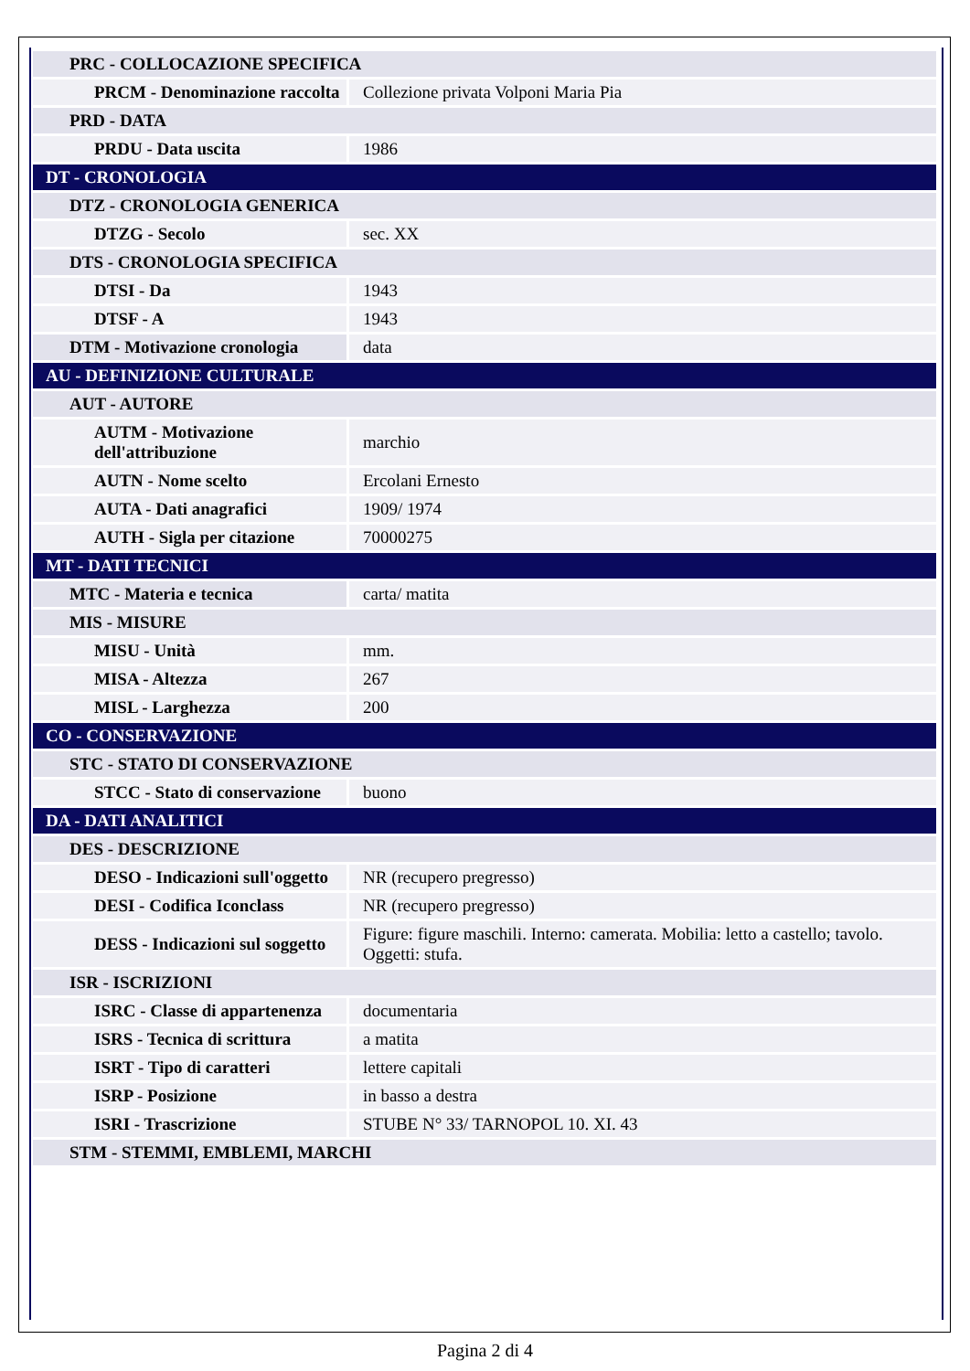| PRC - COLLOCAZIONE SPECIFICA | |
| PRCM - Denominazione raccolta | Collezione privata Volponi Maria Pia |
| PRD - DATA | |
| PRDU - Data uscita | 1986 |
| DT - CRONOLOGIA | |
| DTZ - CRONOLOGIA GENERICA | |
| DTZG - Secolo | sec. XX |
| DTS - CRONOLOGIA SPECIFICA | |
| DTSI - Da | 1943 |
| DTSF - A | 1943 |
| DTM - Motivazione cronologia | data |
| AU - DEFINIZIONE CULTURALE | |
| AUT - AUTORE | |
| AUTM - Motivazione dell'attribuzione | marchio |
| AUTN - Nome scelto | Ercolani Ernesto |
| AUTA - Dati anagrafici | 1909/ 1974 |
| AUTH - Sigla per citazione | 70000275 |
| MT - DATI TECNICI | |
| MTC - Materia e tecnica | carta/ matita |
| MIS - MISURE | |
| MISU - Unità | mm. |
| MISA - Altezza | 267 |
| MISL - Larghezza | 200 |
| CO - CONSERVAZIONE | |
| STC - STATO DI CONSERVAZIONE | |
| STCC - Stato di conservazione | buono |
| DA - DATI ANALITICI | |
| DES - DESCRIZIONE | |
| DESO - Indicazioni sull'oggetto | NR (recupero pregresso) |
| DESI - Codifica Iconclass | NR (recupero pregresso) |
| DESS - Indicazioni sul soggetto | Figure: figure maschili. Interno: camerata. Mobilia: letto a castello; tavolo. Oggetti: stufa. |
| ISR - ISCRIZIONI | |
| ISRC - Classe di appartenenza | documentaria |
| ISRS - Tecnica di scrittura | a matita |
| ISRT - Tipo di caratteri | lettere capitali |
| ISRP - Posizione | in basso a destra |
| ISRI - Trascrizione | STUBE N° 33/ TARNOPOL 10. XI. 43 |
| STM - STEMMI, EMBLEMI, MARCHI | |
Pagina 2 di 4